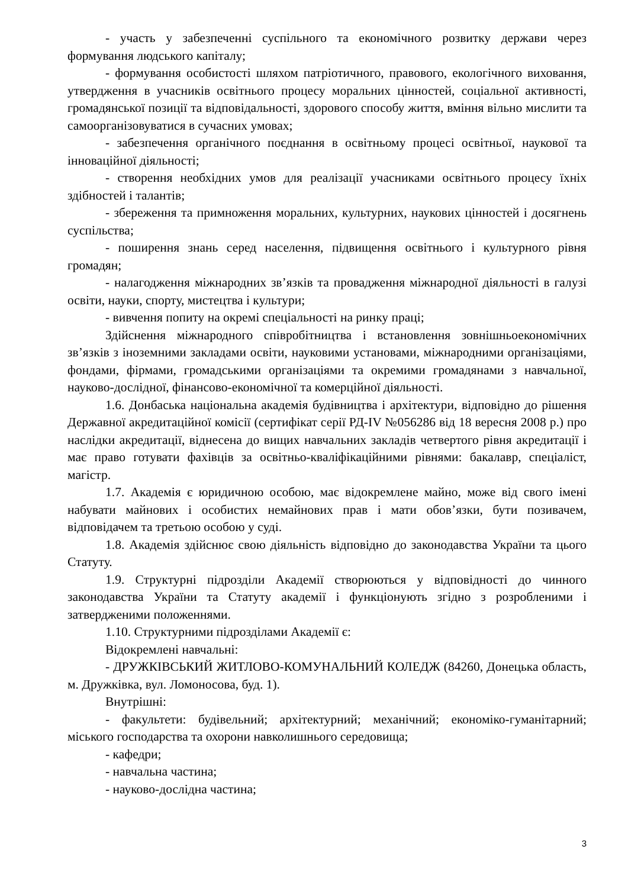- участь у забезпеченні суспільного та економічного розвитку держави через формування людського капіталу;
- формування особистості шляхом патріотичного, правового, екологічного виховання, утвердження в учасників освітнього процесу моральних цінностей, соціальної активності, громадянської позиції та відповідальності, здорового способу життя, вміння вільно мислити та самоорганізовуватися в сучасних умовах;
- забезпечення органічного поєднання в освітньому процесі освітньої, наукової та інноваційної діяльності;
- створення необхідних умов для реалізації учасниками освітнього процесу їхніх здібностей і талантів;
- збереження та примноження моральних, культурних, наукових цінностей і досягнень суспільства;
- поширення знань серед населення, підвищення освітнього і культурного рівня громадян;
- налагодження міжнародних зв’язків та провадження міжнародної діяльності в галузі освіти, науки, спорту, мистецтва і культури;
- вивчення попиту на окремі спеціальності на ринку праці;
Здійснення міжнародного співробітництва і встановлення зовнішньоекономічних зв’язків з іноземними закладами освіти, науковими установами, міжнародними організаціями, фондами, фірмами, громадськими організаціями та окремими громадянами з навчальної, науково-дослідної, фінансово-економічної та комерційної діяльності.
1.6. Донбаська національна академія будівництва і архітектури, відповідно до рішення Державної акредитаційної комісії (сертифікат серії РД-IV №056286 від 18 вересня 2008 р.) про наслідки акредитації, віднесена до вищих навчальних закладів четвертого рівня акредитації і має право готувати фахівців за освітньо-кваліфікаційними рівнями: бакалавр, спеціаліст, магістр.
1.7. Академія є юридичною особою, має відокремлене майно, може від свого імені набувати майнових і особистих немайнових прав і мати обов’язки, бути позивачем, відповідачем та третьою особою у суді.
1.8. Академія здійснює свою діяльність відповідно до законодавства України та цього Статуту.
1.9. Структурні підрозділи Академії створюються у відповідності до чинного законодавства України та Статуту академії і функціонують згідно з розробленими і затвердженими положеннями.
1.10. Структурними підрозділами Академії є:
Відокремлені навчальні:
- ДРУЖКІВСЬКИЙ ЖИТЛОВО-КОМУНАЛЬНИЙ КОЛЕДЖ (84260, Донецька область, м. Дружківка, вул. Ломоносова, буд. 1).
Внутрішні:
- факультети: будівельний; архітектурний; механічний; економіко-гуманітарний; міського господарства та охорони навколишнього середовища;
- кафедри;
- навчальна частина;
- науково-дослідна частина;
3